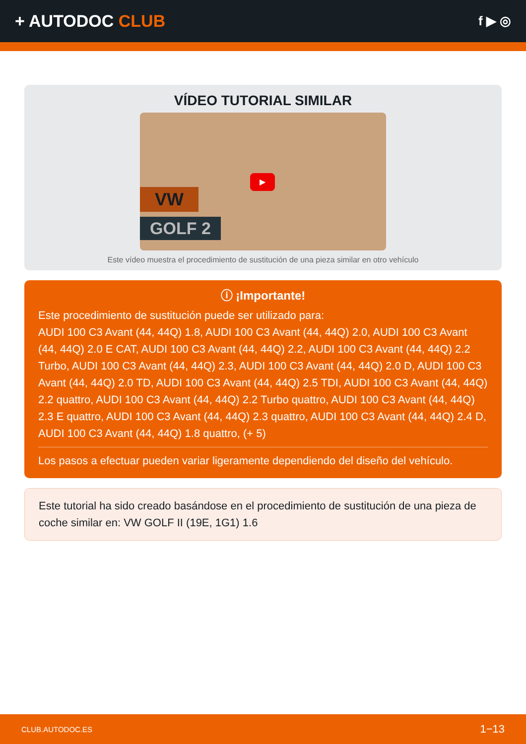+ AUTODOC CLUB
f ▶ ◎
VÍDEO TUTORIAL SIMILAR
VW
GOLF 2
▶
Este vídeo muestra el procedimiento de sustitución de una pieza similar en otro vehículo
ⓘ ¡Importante!
Este procedimiento de sustitución puede ser utilizado para:
AUDI 100 C3 Avant (44, 44Q) 1.8, AUDI 100 C3 Avant (44, 44Q) 2.0, AUDI 100 C3 Avant (44, 44Q) 2.0 E CAT, AUDI 100 C3 Avant (44, 44Q) 2.2, AUDI 100 C3 Avant (44, 44Q) 2.2 Turbo, AUDI 100 C3 Avant (44, 44Q) 2.3, AUDI 100 C3 Avant (44, 44Q) 2.0 D, AUDI 100 C3 Avant (44, 44Q) 2.0 TD, AUDI 100 C3 Avant (44, 44Q) 2.5 TDI, AUDI 100 C3 Avant (44, 44Q) 2.2 quattro, AUDI 100 C3 Avant (44, 44Q) 2.2 Turbo quattro, AUDI 100 C3 Avant (44, 44Q) 2.3 E quattro, AUDI 100 C3 Avant (44, 44Q) 2.3 quattro, AUDI 100 C3 Avant (44, 44Q) 2.4 D, AUDI 100 C3 Avant (44, 44Q) 1.8 quattro, (+ 5)
Los pasos a efectuar pueden variar ligeramente dependiendo del diseño del vehículo.
Este tutorial ha sido creado basándose en el procedimiento de sustitución de una pieza de coche similar en: VW GOLF II (19E, 1G1) 1.6
CLUB.AUTODOC.ES 1−13